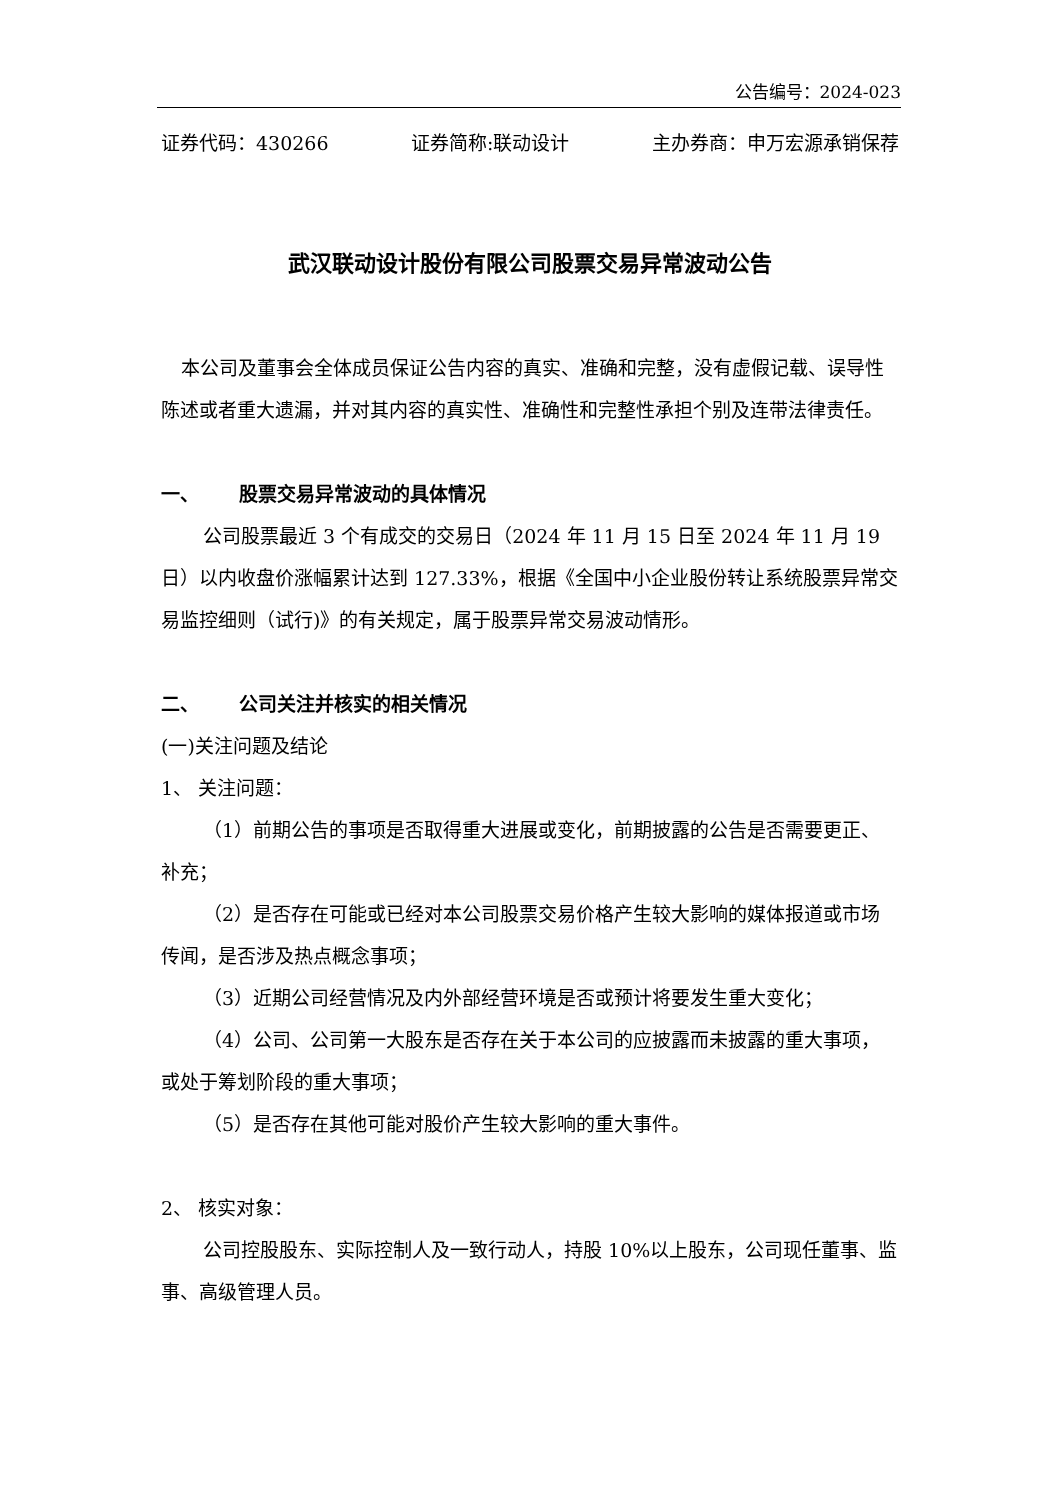公告编号：2024-023
证券代码：430266 证券简称:联动设计 主办券商：申万宏源承销保荐
武汉联动设计股份有限公司股票交易异常波动公告
本公司及董事会全体成员保证公告内容的真实、准确和完整，没有虚假记载、误导性陈述或者重大遗漏，并对其内容的真实性、准确性和完整性承担个别及连带法律责任。
一、 股票交易异常波动的具体情况
公司股票最近 3 个有成交的交易日（2024 年 11 月 15 日至 2024 年 11 月 19 日）以内收盘价涨幅累计达到 127.33%，根据《全国中小企业股份转让系统股票异常交易监控细则（试行)》的有关规定，属于股票异常交易波动情形。
二、 公司关注并核实的相关情况
(一)关注问题及结论
1、 关注问题：
（1）前期公告的事项是否取得重大进展或变化，前期披露的公告是否需要更正、补充；
（2）是否存在可能或已经对本公司股票交易价格产生较大影响的媒体报道或市场传闻，是否涉及热点概念事项；
（3）近期公司经营情况及内外部经营环境是否或预计将要发生重大变化；
（4）公司、公司第一大股东是否存在关于本公司的应披露而未披露的重大事项，或处于筹划阶段的重大事项；
（5）是否存在其他可能对股价产生较大影响的重大事件。
2、 核实对象：
公司控股股东、实际控制人及一致行动人，持股 10%以上股东，公司现任董事、监事、高级管理人员。